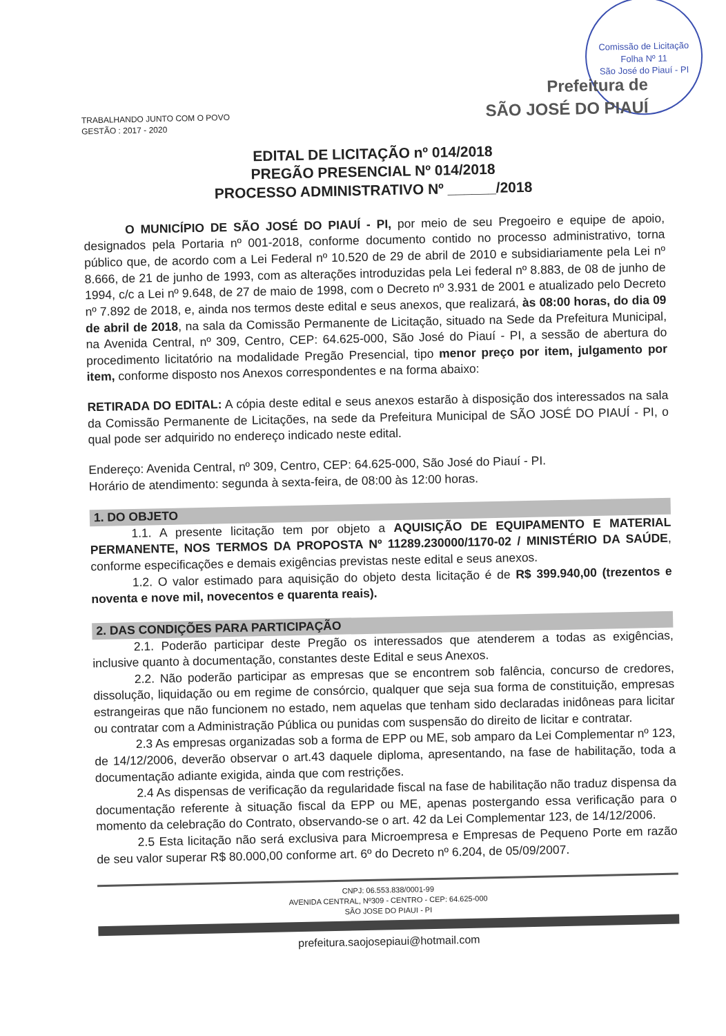Comissão de Licitação
Folha Nº 11
São José do Piauí - PI
TRABALHANDO JUNTO COM O POVO
GESTÃO : 2017 - 2020
Prefeitura de
SÃO JOSÉ DO PIAUÍ
EDITAL DE LICITAÇÃO nº 014/2018
PREGÃO PRESENCIAL Nº 014/2018
PROCESSO ADMINISTRATIVO Nº ______/2018
O MUNICÍPIO DE SÃO JOSÉ DO PIAUÍ - PI, por meio de seu Pregoeiro e equipe de apoio, designados pela Portaria nº 001-2018, conforme documento contido no processo administrativo, torna público que, de acordo com a Lei Federal nº 10.520 de 29 de abril de 2010 e subsidiariamente pela Lei nº 8.666, de 21 de junho de 1993, com as alterações introduzidas pela Lei federal nº 8.883, de 08 de junho de 1994, c/c a Lei nº 9.648, de 27 de maio de 1998, com o Decreto nº 3.931 de 2001 e atualizado pelo Decreto nº 7.892 de 2018, e, ainda nos termos deste edital e seus anexos, que realizará, às 08:00 horas, do dia 09 de abril de 2018, na sala da Comissão Permanente de Licitação, situado na Sede da Prefeitura Municipal, na Avenida Central, nº 309, Centro, CEP: 64.625-000, São José do Piauí - PI, a sessão de abertura do procedimento licitatório na modalidade Pregão Presencial, tipo menor preço por item, julgamento por item, conforme disposto nos Anexos correspondentes e na forma abaixo:
RETIRADA DO EDITAL: A cópia deste edital e seus anexos estarão à disposição dos interessados na sala da Comissão Permanente de Licitações, na sede da Prefeitura Municipal de SÃO JOSÉ DO PIAUÍ - PI, o qual pode ser adquirido no endereço indicado neste edital.
Endereço: Avenida Central, nº 309, Centro, CEP: 64.625-000, São José do Piauí - PI.
Horário de atendimento: segunda à sexta-feira, de 08:00 às 12:00 horas.
1. DO OBJETO
1.1. A presente licitação tem por objeto a AQUISIÇÃO DE EQUIPAMENTO E MATERIAL PERMANENTE, NOS TERMOS DA PROPOSTA Nº 11289.230000/1170-02 / MINISTÉRIO DA SAÚDE, conforme especificações e demais exigências previstas neste edital e seus anexos.
1.2. O valor estimado para aquisição do objeto desta licitação é de R$ 399.940,00 (trezentos e noventa e nove mil, novecentos e quarenta reais).
2. DAS CONDIÇÕES PARA PARTICIPAÇÃO
2.1. Poderão participar deste Pregão os interessados que atenderem a todas as exigências, inclusive quanto à documentação, constantes deste Edital e seus Anexos.
2.2. Não poderão participar as empresas que se encontrem sob falência, concurso de credores, dissolução, liquidação ou em regime de consórcio, qualquer que seja sua forma de constituição, empresas estrangeiras que não funcionem no estado, nem aquelas que tenham sido declaradas inidôneas para licitar ou contratar com a Administração Pública ou punidas com suspensão do direito de licitar e contratar.
2.3 As empresas organizadas sob a forma de EPP ou ME, sob amparo da Lei Complementar nº 123, de 14/12/2006, deverão observar o art.43 daquele diploma, apresentando, na fase de habilitação, toda a documentação adiante exigida, ainda que com restrições.
2.4 As dispensas de verificação da regularidade fiscal na fase de habilitação não traduz dispensa da documentação referente à situação fiscal da EPP ou ME, apenas postergando essa verificação para o momento da celebração do Contrato, observando-se o art. 42 da Lei Complementar 123, de 14/12/2006.
2.5 Esta licitação não será exclusiva para Microempresa e Empresas de Pequeno Porte em razão de seu valor superar R$ 80.000,00 conforme art. 6º do Decreto nº 6.204, de 05/09/2007.
CNPJ: 06.553.838/0001-99
AVENIDA CENTRAL, Nº309 - CENTRO - CEP: 64.625-000
SÃO JOSE DO PIAUI - PI
prefeitura.saojosepiaui@hotmail.com